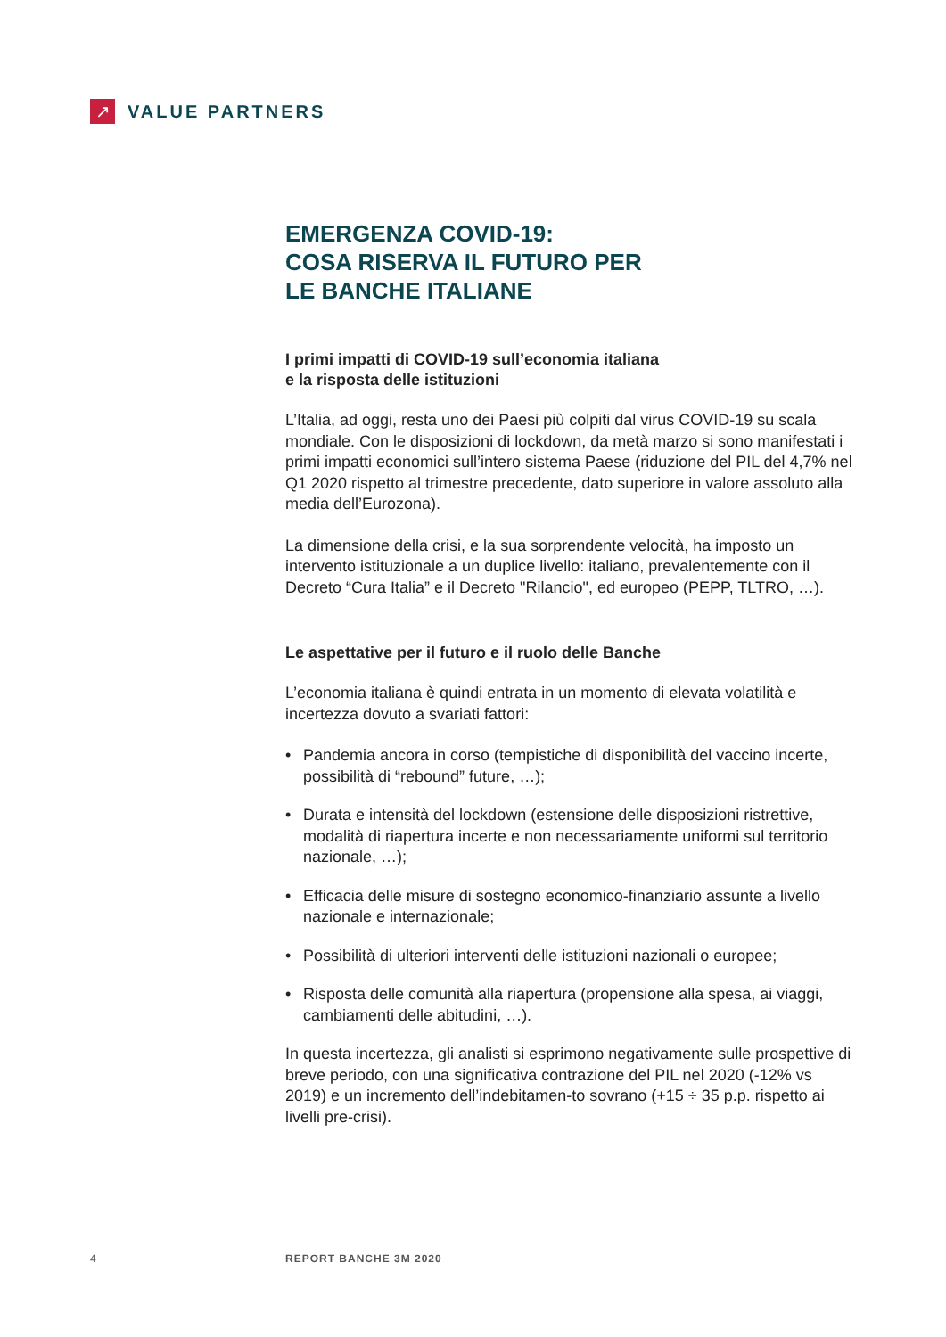↗
VALUE PARTNERS
EMERGENZA COVID-19:
COSA RISERVA IL FUTURO PER
LE BANCHE ITALIANE
I primi impatti di COVID-19 sull’economia italiana
e la risposta delle istituzioni
L’Italia, ad oggi, resta uno dei Paesi più colpiti dal virus COVID-19 su scala mondiale. Con le disposizioni di lockdown, da metà marzo si sono manifestati i primi impatti economici sull’intero sistema Paese (riduzione del PIL del 4,7% nel Q1 2020 rispetto al trimestre precedente, dato superiore in valore assoluto alla media dell’Eurozona).
La dimensione della crisi, e la sua sorprendente velocità, ha imposto un intervento istituzionale a un duplice livello: italiano, prevalentemente con il Decreto “Cura Italia” e il Decreto "Rilancio", ed europeo (PEPP, TLTRO, …).
Le aspettative per il futuro e il ruolo delle Banche
L’economia italiana è quindi entrata in un momento di elevata volatilità e incertezza dovuto a svariati fattori:
• Pandemia ancora in corso (tempistiche di disponibilità del vaccino incerte, possibilità di “rebound” future, …);
• Durata e intensità del lockdown (estensione delle disposizioni ristrettive, modalità di riapertura incerte e non necessariamente uniformi sul territorio nazionale, …);
• Efficacia delle misure di sostegno economico-finanziario assunte a livello nazionale e internazionale;
• Possibilità di ulteriori interventi delle istituzioni nazionali o europee;
• Risposta delle comunità alla riapertura (propensione alla spesa, ai viaggi, cambiamenti delle abitudini, …).
In questa incertezza, gli analisti si esprimono negativamente sulle prospettive di breve periodo, con una significativa contrazione del PIL nel 2020 (-12% vs 2019) e un incremento dell’indebitamen-to sovrano (+15 ÷ 35 p.p. rispetto ai livelli pre-crisi).
4 REPORT BANCHE 3M 2020